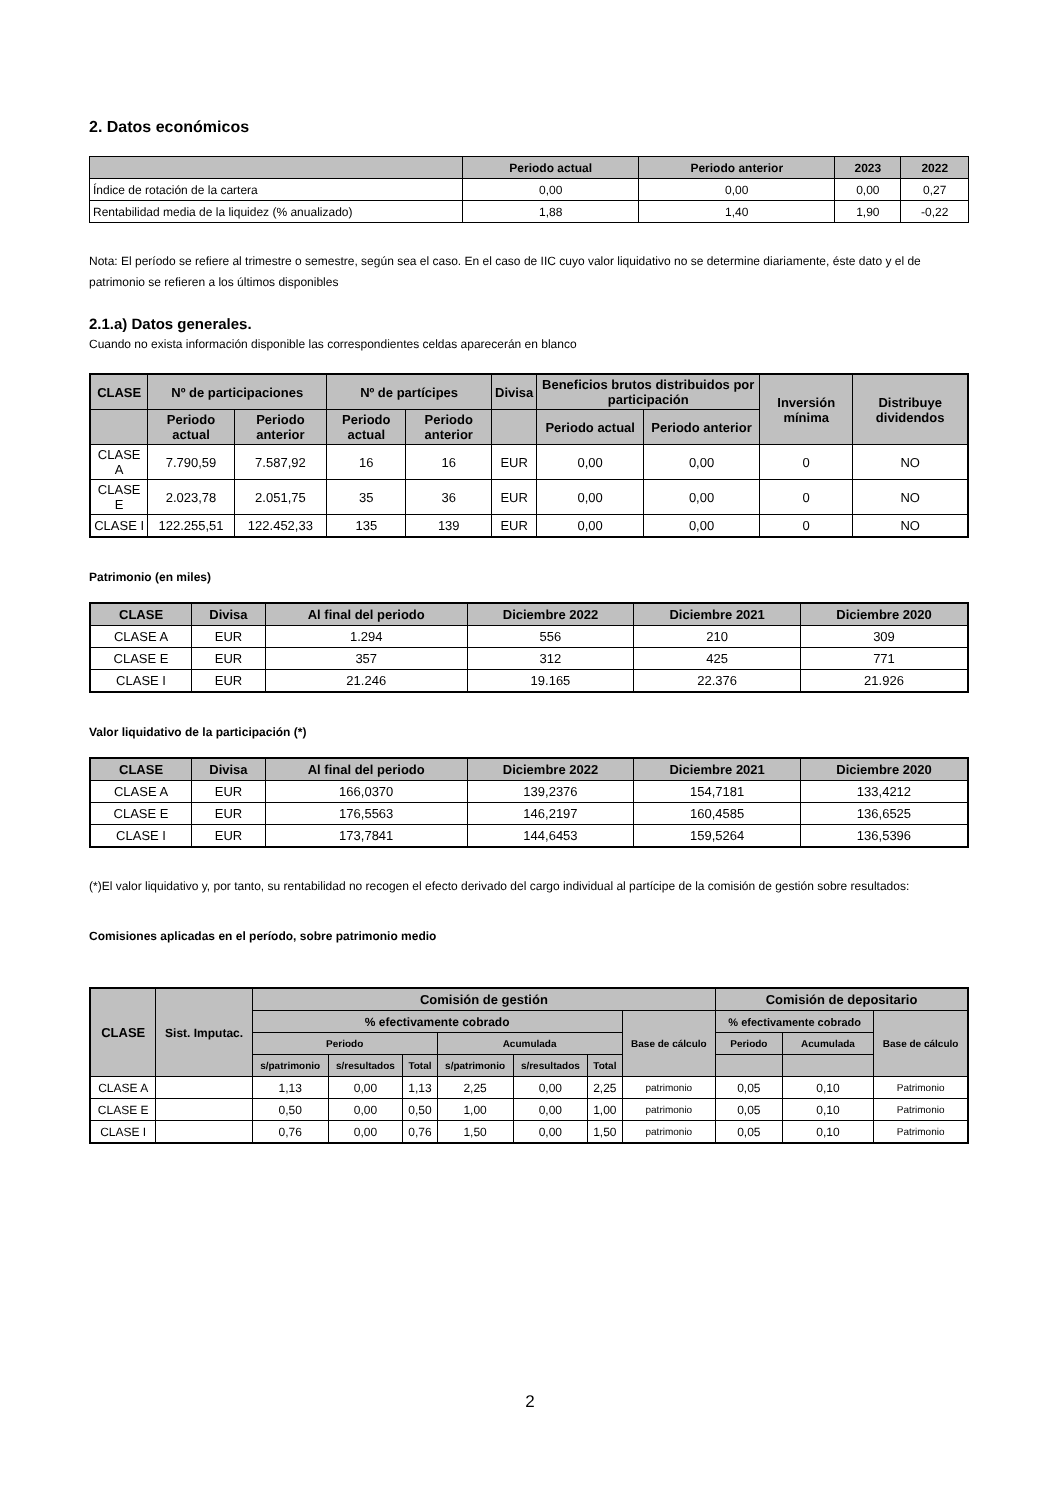2. Datos económicos
| | Periodo actual | Periodo anterior | 2023 | 2022 |
| --- | --- | --- | --- | --- |
| Índice de rotación de la cartera | 0,00 | 0,00 | 0,00 | 0,27 |
| Rentabilidad media de la liquidez (% anualizado) | 1,88 | 1,40 | 1,90 | -0,22 |
Nota: El período se refiere al trimestre o semestre, según sea el caso. En el caso de IIC cuyo valor liquidativo no se determine diariamente, éste dato y el de patrimonio se refieren a los últimos disponibles
2.1.a) Datos generales.
Cuando no exista información disponible las correspondientes celdas aparecerán en blanco
| CLASE | Nº de participaciones | | Nº de partícipes | | Divisa | Beneficios brutos distribuidos por participación | | Inversión mínima | Distribuye dividendos |
| --- | --- | --- | --- | --- | --- | --- | --- | --- | --- |
| | Periodo actual | Periodo anterior | Periodo actual | Periodo anterior | | Periodo actual | Periodo anterior | | |
| CLASE A | 7.790,59 | 7.587,92 | 16 | 16 | EUR | 0,00 | 0,00 | 0 | NO |
| CLASE E | 2.023,78 | 2.051,75 | 35 | 36 | EUR | 0,00 | 0,00 | 0 | NO |
| CLASE I | 122.255,51 | 122.452,33 | 135 | 139 | EUR | 0,00 | 0,00 | 0 | NO |
Patrimonio (en miles)
| CLASE | Divisa | Al final del periodo | Diciembre 2022 | Diciembre 2021 | Diciembre 2020 |
| --- | --- | --- | --- | --- | --- |
| CLASE A | EUR | 1.294 | 556 | 210 | 309 |
| CLASE E | EUR | 357 | 312 | 425 | 771 |
| CLASE I | EUR | 21.246 | 19.165 | 22.376 | 21.926 |
Valor liquidativo de la participación (*)
| CLASE | Divisa | Al final del periodo | Diciembre 2022 | Diciembre 2021 | Diciembre 2020 |
| --- | --- | --- | --- | --- | --- |
| CLASE A | EUR | 166,0370 | 139,2376 | 154,7181 | 133,4212 |
| CLASE E | EUR | 176,5563 | 146,2197 | 160,4585 | 136,6525 |
| CLASE I | EUR | 173,7841 | 144,6453 | 159,5264 | 136,5396 |
(*)El valor liquidativo y, por tanto, su rentabilidad no recogen el efecto derivado del cargo individual al partícipe de la comisión de gestión sobre resultados:
Comisiones aplicadas en el período, sobre patrimonio medio
| CLASE | Sist. Imputac. | Comisión de gestión | | | | | | | Comisión de depositario | | |
| --- | --- | --- | --- | --- | --- | --- | --- | --- | --- | --- | --- |
| | | % efectivamente cobrado | | | | | | Base de cálculo | % efectivamente cobrado | | Base de cálculo |
| | | Periodo | | | Acumulada | | | | Periodo | Acumulada | |
| | | s/patrimonio | s/resultados | Total | s/patrimonio | s/resultados | Total | | | | |
| CLASE A | | 1,13 | 0,00 | 1,13 | 2,25 | 0,00 | 2,25 | patrimonio | 0,05 | 0,10 | Patrimonio |
| CLASE E | | 0,50 | 0,00 | 0,50 | 1,00 | 0,00 | 1,00 | patrimonio | 0,05 | 0,10 | Patrimonio |
| CLASE I | | 0,76 | 0,00 | 0,76 | 1,50 | 0,00 | 1,50 | patrimonio | 0,05 | 0,10 | Patrimonio |
2